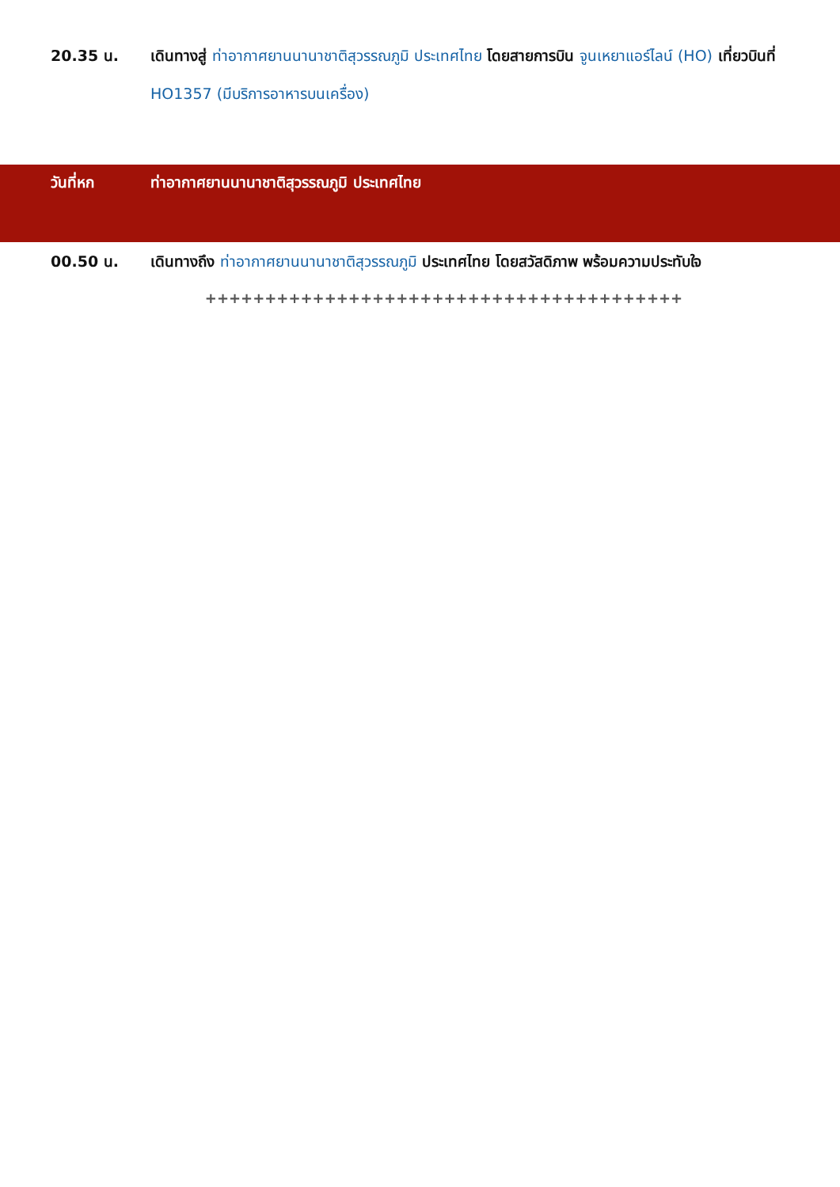20.35 น. เดินทางสู่ ท่าอากาศยานนานาชาติสุวรรณภูมิ ประเทศไทย โดยสายการบิน จูนเหยาแอร์ไลน์ (HO) เที่ยวบินที่ HO1357 (มีบริการอาหารบนเครื่อง)
วันที่หก ท่าอากาศยานนานาชาติสุวรรณภูมิ ประเทศไทย
00.50 น. เดินทางถึง ท่าอากาศยานนานาชาติสุวรรณภูมิ ประเทศไทย โดยสวัสดิภาพ พร้อมความประทับใจ
++++++++++++++++++++++++++++++++++++++++